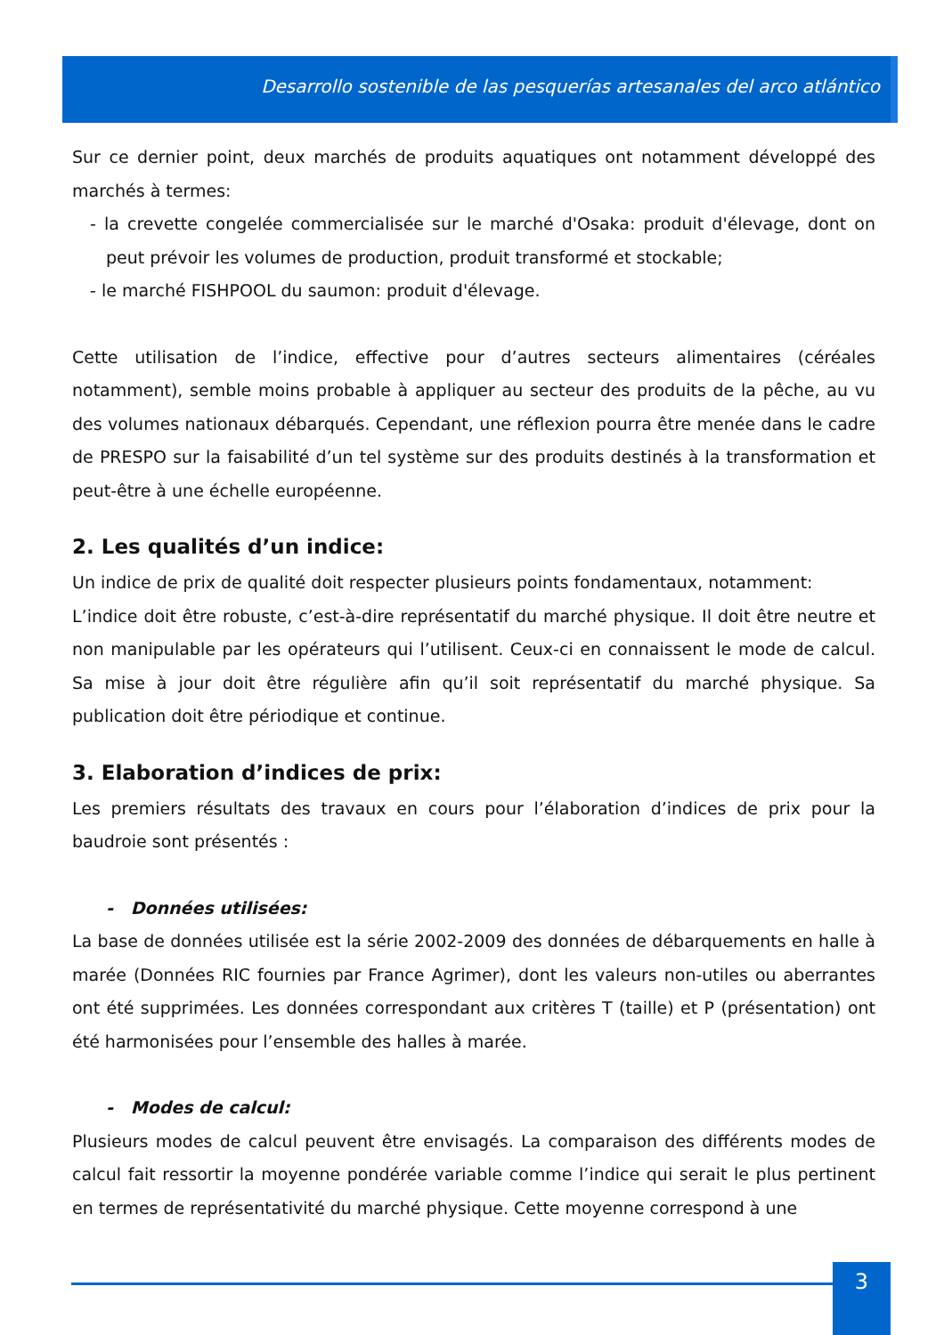Desarrollo sostenible de las pesquerías artesanales del arco atlántico
Sur ce dernier point, deux marchés de produits aquatiques ont notamment développé des marchés à termes:
- la crevette congelée commercialisée sur le marché d'Osaka: produit d'élevage, dont on peut prévoir les volumes de production, produit transformé et stockable;
- le marché FISHPOOL du saumon: produit d'élevage.
Cette utilisation de l’indice, effective pour d’autres secteurs alimentaires (céréales notamment), semble moins probable à appliquer au secteur des produits de la pêche, au vu des volumes nationaux débarqués. Cependant, une réflexion pourra être menée dans le cadre de PRESPO sur la faisabilité d’un tel système sur des produits destinés à la transformation et peut-être à une échelle européenne.
2. Les qualités d’un indice:
Un indice de prix de qualité doit respecter plusieurs points fondamentaux, notamment:
L’indice doit être robuste, c’est-à-dire représentatif du marché physique. Il doit être neutre et non manipulable par les opérateurs qui l’utilisent. Ceux-ci en connaissent le mode de calcul. Sa mise à jour doit être régulière afin qu’il soit représentatif du marché physique. Sa publication doit être périodique et continue.
3. Elaboration d’indices de prix:
Les premiers résultats des travaux en cours pour l’élaboration d’indices de prix pour la baudroie sont présentés :
- Données utilisées:
La base de données utilisée est la série 2002-2009 des données de débarquements en halle à marée (Données RIC fournies par France Agrimer), dont les valeurs non-utiles ou aberrantes ont été supprimées. Les données correspondant aux critères T (taille) et P (présentation) ont été harmonisées pour l’ensemble des halles à marée.
- Modes de calcul:
Plusieurs modes de calcul peuvent être envisagés. La comparaison des différents modes de calcul fait ressortir la moyenne pondérée variable comme l’indice qui serait le plus pertinent en termes de représentativité du marché physique. Cette moyenne correspond à une
3